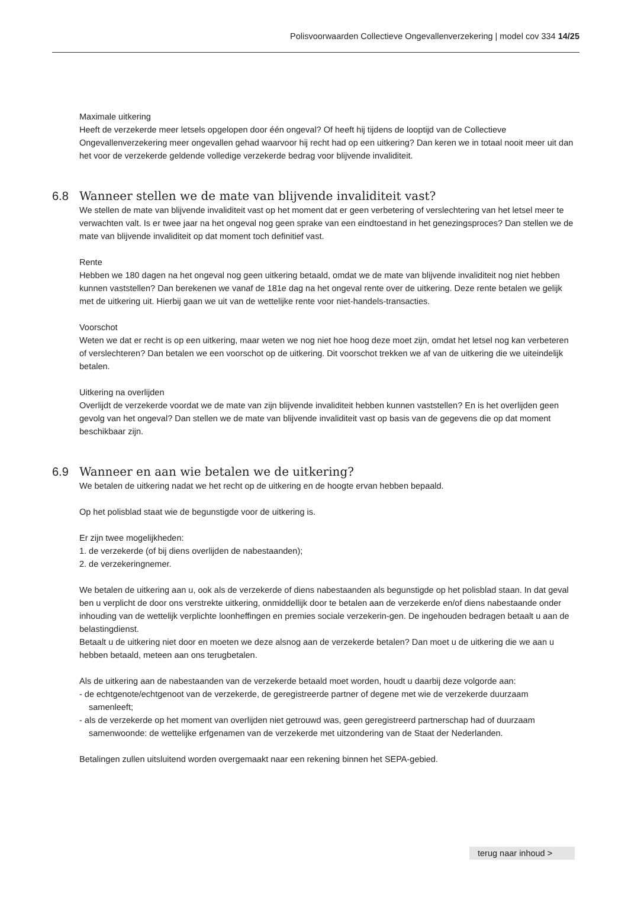Polisvoorwaarden Collectieve Ongevallenverzekering | model cov 334 14/25
Maximale uitkering
Heeft de verzekerde meer letsels opgelopen door één ongeval? Of heeft hij tijdens de looptijd van de Collectieve Ongevallenverzekering meer ongevallen gehad waarvoor hij recht had op een uitkering? Dan keren we in totaal nooit meer uit dan het voor de verzekerde geldende volledige verzekerde bedrag voor blijvende invaliditeit.
6.8 Wanneer stellen we de mate van blijvende invaliditeit vast?
We stellen de mate van blijvende invaliditeit vast op het moment dat er geen verbetering of verslechtering van het letsel meer te verwachten valt. Is er twee jaar na het ongeval nog geen sprake van een eindtoestand in het genezingsproces? Dan stellen we de mate van blijvende invaliditeit op dat moment toch definitief vast.
Rente
Hebben we 180 dagen na het ongeval nog geen uitkering betaald, omdat we de mate van blijvende invaliditeit nog niet hebben kunnen vaststellen? Dan berekenen we vanaf de 181e dag na het ongeval rente over de uitkering. Deze rente betalen we gelijk met de uitkering uit. Hierbij gaan we uit van de wettelijke rente voor niet-handels-transacties.
Voorschot
Weten we dat er recht is op een uitkering, maar weten we nog niet hoe hoog deze moet zijn, omdat het letsel nog kan verbeteren of verslechteren? Dan betalen we een voorschot op de uitkering. Dit voorschot trekken we af van de uitkering die we uiteindelijk betalen.
Uitkering na overlijden
Overlijdt de verzekerde voordat we de mate van zijn blijvende invaliditeit hebben kunnen vaststellen? En is het overlijden geen gevolg van het ongeval? Dan stellen we de mate van blijvende invaliditeit vast op basis van de gegevens die op dat moment beschikbaar zijn.
6.9 Wanneer en aan wie betalen we de uitkering?
We betalen de uitkering nadat we het recht op de uitkering en de hoogte ervan hebben bepaald.
Op het polisblad staat wie de begunstigde voor de uitkering is.
Er zijn twee mogelijkheden:
1. de verzekerde (of bij diens overlijden de nabestaanden);
2. de verzekeringnemer.
We betalen de uitkering aan u, ook als de verzekerde of diens nabestaanden als begunstigde op het polisblad staan. In dat geval ben u verplicht de door ons verstrekte uitkering, onmiddellijk door te betalen aan de verzekerde en/of diens nabestaande onder inhouding van de wettelijk verplichte loonheffingen en premies sociale verzekerin-gen. De ingehouden bedragen betaalt u aan de belastingdienst.
Betaalt u de uitkering niet door en moeten we deze alsnog aan de verzekerde betalen? Dan moet u de uitkering die we aan u hebben betaald, meteen aan ons terugbetalen.
Als de uitkering aan de nabestaanden van de verzekerde betaald moet worden, houdt u daarbij deze volgorde aan:
- de echtgenote/echtgenoot van de verzekerde, de geregistreerde partner of degene met wie de verzekerde duurzaam samenleeft;
- als de verzekerde op het moment van overlijden niet getrouwd was, geen geregistreerd partnerschap had of duurzaam samenwoonde: de wettelijke erfgenamen van de verzekerde met uitzondering van de Staat der Nederlanden.
Betalingen zullen uitsluitend worden overgemaakt naar een rekening binnen het SEPA-gebied.
terug naar inhoud >